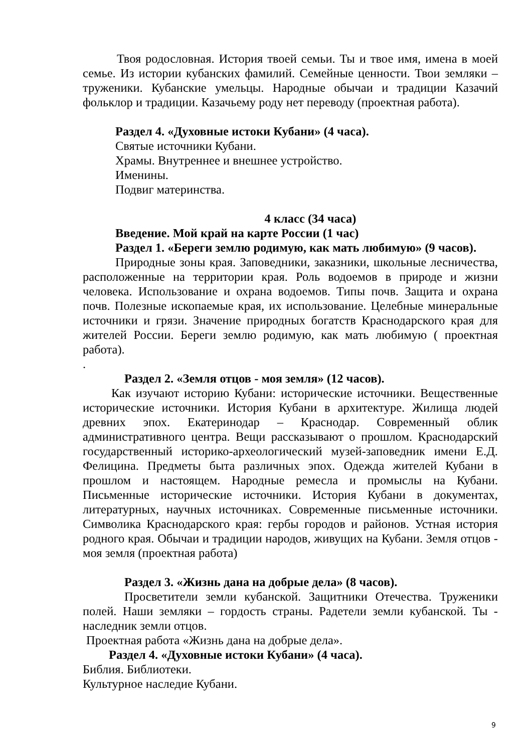Твоя родословная. История твоей семьи. Ты и твое имя, имена в моей семье. Из истории кубанских фамилий. Семейные ценности. Твои земляки – труженики. Кубанские умельцы. Народные обычаи и традиции Казачий фольклор и традиции. Казачьему роду нет переводу (проектная работа).
Раздел 4. «Духовные истоки Кубани» (4 часа).
Святые источники Кубани.
Храмы. Внутреннее и внешнее устройство.
Именины.
Подвиг материнства.
4 класс (34 часа)
Введение. Мой край на карте России (1 час)
Раздел 1. «Береги землю родимую, как мать любимую» (9 часов).
Природные зоны края. Заповедники, заказники, школьные лесничества, расположенные на территории края. Роль водоемов в природе и жизни человека. Использование и охрана водоемов. Типы почв. Защита и охрана почв. Полезные ископаемые края, их использование. Целебные минеральные источники и грязи. Значение природных богатств Краснодарского края для жителей России. Береги землю родимую, как мать любимую ( проектная работа).
.
Раздел 2. «Земля отцов - моя земля» (12 часов).
Как изучают историю Кубани: исторические источники. Вещественные исторические источники. История Кубани в архитектуре. Жилища людей древних эпох. Екатеринодар – Краснодар. Современный облик административного центра. Вещи рассказывают о прошлом. Краснодарский государственный историко-археологический музей-заповедник имени Е.Д. Фелицина. Предметы быта различных эпох. Одежда жителей Кубани в прошлом и настоящем. Народные ремесла и промыслы на Кубани. Письменные исторические источники. История Кубани в документах, литературных, научных источниках. Современные письменные источники. Символика Краснодарского края: гербы городов и районов. Устная история родного края. Обычаи и традиции народов, живущих на Кубани. Земля отцов - моя земля (проектная работа)
Раздел 3. «Жизнь дана на добрые дела» (8 часов).
Просветители земли кубанской. Защитники Отечества. Труженики полей. Наши земляки – гордость страны. Радетели земли кубанской. Ты - наследник земли отцов.
Проектная работа «Жизнь дана на добрые дела».
Раздел 4. «Духовные истоки Кубани» (4 часа).
Библия. Библиотеки.
Культурное наследие Кубани.
9